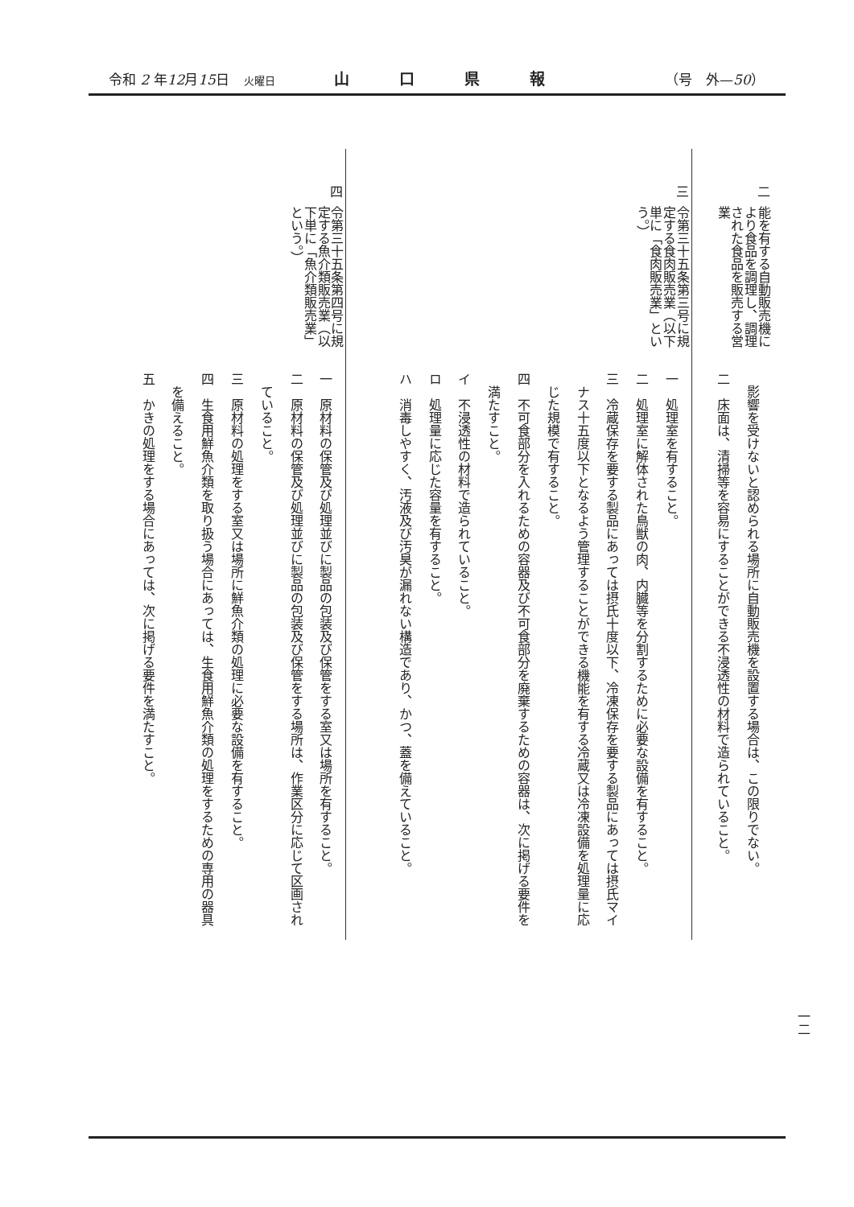令和 2 年12月15日 火曜日 山口県報 （号　外—50）
| 二 | 能を有する自動販売機により食品を調理し、調理された食品を販売する営業 | 影響を受けないと認められる場所に自動販売機を設置する場合は、この限りでない。 二 床面は、清掃等を容易にすることができる不浸透性の材料で造られていること。 |
| 三 | 令第三十五条第三号に規定する食肉販売業（以下単に「食肉販売業」という。） | 一 処理室を有すること。 二 処理室に解体された鳥獣の肉、内臓等を分割するために必要な設備を有すること。 三 冷蔵保存を要する製品にあっては摂氏十度以下、冷凍保存を要する製品にあっては摂氏マイナス十五度以下となるよう管理することができる機能を有する冷蔵又は冷凍設備を処理量に応じた規模で有すること。 四 不可食部分を入れるための容器及び不可食部分を廃棄するための容器は、次に掲げる要件を満たすこと。 イ 不浸透性の材料で造られていること。 ロ 処理量に応じた容量を有すること。 ハ 消毒しやすく、汚液及び汚臭が漏れない構造であり、かつ、蓋を備えていること。 |
| 四 | 令第三十五条第四号に規定する魚介類販売業（以下単に「魚介類販売業」という。） | 一 原材料の保管及び処理並びに製品の包装及び保管をする室又は場所を有すること。 二 原材料の保管及び処理並びに製品の包装及び保管をする場所は、作業区分に応じて区画されていること。 三 原材料の処理をする室又は場所に鮮魚介類の処理に必要な設備を有すること。 四 生食用鮮魚介類を取り扱う場合にあっては、生食用鮮魚介類の処理をするための専用の器具を備えること。 五 かきの処理をする場合にあっては、次に掲げる要件を満たすこと。 |
一二